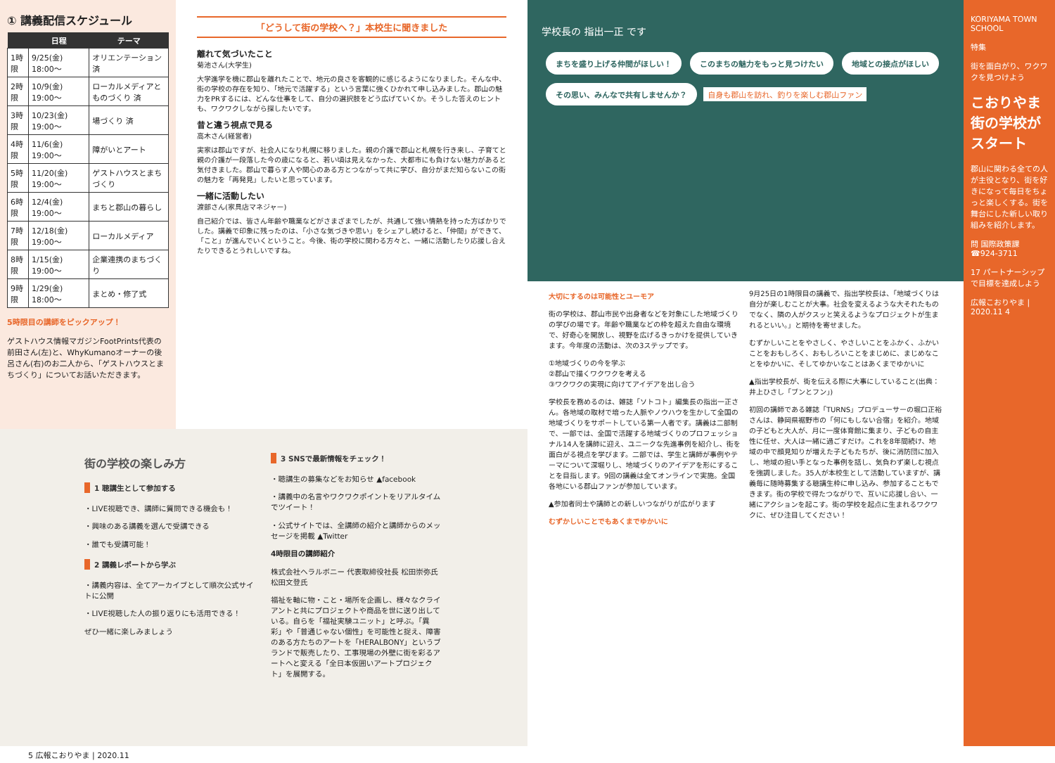① 講義配信スケジュール
| | 日程 | テーマ |
| --- | --- | --- |
| 1時限 | 9/25(金) 18:00～ | オリエンテーション 済 |
| 2時限 | 10/9(金) 19:00～ | ローカルメディアとものづくり 済 |
| 3時限 | 10/23(金) 19:00～ | 場づくり 済 |
| 4時限 | 11/6(金) 19:00～ | 障がいとアート |
| 5時限 | 11/20(金) 19:00～ | ゲストハウスとまちづくり |
| 6時限 | 12/4(金) 19:00～ | まちと郡山の暮らし |
| 7時限 | 12/18(金) 19:00～ | ローカルメディア |
| 8時限 | 1/15(金) 19:00～ | 企業連携のまちづくり |
| 9時限 | 1/29(金) 18:00～ | まとめ・修了式 |
5時限目の講師をピックアップ！
ゲストハウス情報マガジンFootPrints代表の前田さん(左)と、WhyKumanoオーナーの後呂さん(右)のお二人から、「ゲストハウスとまちづくり」についてお話いただきます。
「どうして街の学校へ？」本校生に聞きました
離れて気づいたこと
菊池さん(大学生)
大学進学を機に郡山を離れたことで、地元の良さを客観的に感じるようになりました。そんな中、街の学校の存在を知り、「地元で活躍する」という言葉に強くひかれて申し込みました。郡山の魅力をPRするには、どんな仕事をして、自分の選択肢をどう広げていくか。そうした答えのヒントも、ワクワクしながら探したいです。
昔と違う視点で見る
高木さん(経営者)
実家は郡山ですが、社会人になり札幌に移りました。親の介護で郡山と札幌を行き来し、子育てと親の介護が一段落した今の歳になると、若い頃は見えなかった、大都市にも負けない魅力があると気付きました。郡山で暮らす人や関心のある方とつながって共に学び、自分がまだ知らないこの街の魅力を「再発見」したいと思っています。
一緒に活動したい
渡部さん(家具店マネジャー)
自己紹介では、皆さん年齢や職業などがさまざまでしたが、共通して強い情熱を持った方ばかりでした。講義で印象に残ったのは、「小さな気づきや思い」をシェアし続けると、「仲間」ができて、「こと」が進んでいくということ。今後、街の学校に関わる方々と、一緒に活動したり応援し合えたりできるとうれしいですね。
街の学校の楽しみ方
1 聴講生として参加する
・LIVE視聴でき、講師に質問できる機会も！
・興味のある講義を選んで受講できる
・誰でも受講可能！
2 講義レポートから学ぶ
・講義内容は、全てアーカイブとして順次公式サイトに公開
・LIVE視聴した人の振り返りにも活用できる！
ぜひ一緒に楽しみましょう
3 SNSで最新情報をチェック！
・聴講生の募集などをお知らせ ▲facebook
・講義中の名言やワクワクポイントをリアルタイムでツイート！
・公式サイトでは、全講師の紹介と講師からのメッセージを掲載 ▲Twitter
4時限目の講師紹介
株式会社ヘラルボニー 代表取締役社長 松田崇弥氏 松田文登氏
福祉を軸に物・こと・場所を企画し、様々なクライアントと共にプロジェクトや商品を世に送り出している。自らを「福祉実験ユニット」と呼ぶ。「異彩」や「普通じゃない個性」を可能性と捉え、障害のある方たちのアートを「HERALBONY」というブランドで販売したり、工事現場の外壁に街を彩るアートへと変える「全日本仮囲いアートプロジェクト」を展開する。
5 広報こおりやま | 2020.11
学校長の 指出一正 です
まちを盛り上げる仲間がほしい！ このまちの魅力をもっと見つけたい 地域との接点がほしい その思い、みんなで共有しませんか？
自身も郡山を訪れ、釣りを楽しむ郡山ファン
大切にするのは可能性とユーモア
街の学校は、郡山市民や出身者などを対象にした地域づくりの学びの場です。年齢や職業などの枠を超えた自由な環境で、好奇心を開放し、視野を広げるきっかけを提供していきます。今年度の活動は、次の3ステップです。
①地域づくりの今を学ぶ
②郡山で描くワクワクを考える
③ワクワクの実現に向けてアイデアを出し合う
学校長を務めるのは、雑誌「ソトコト」編集長の指出一正さん。各地域の取材で培った人脈やノウハウを生かして全国の地域づくりをサポートしている第一人者です。講義は二部制で、一部では、全国で活躍する地域づくりのプロフェッショナル14人を講師に迎え、ユニークな先進事例を紹介し、街を面白がる視点を学びます。二部では、学生と講師が事例やテーマについて深堀りし、地域づくりのアイデアを形にすることを目指します。9回の講義は全てオンラインで実施。全国各地にいる郡山ファンが参加しています。
▲参加者同士や講師との新しいつながりが広がります
むずかしいことでもあくまでゆかいに
9月25日の1時限目の講義で、指出学校長は、「地域づくりは自分が楽しむことが大事。社会を変えるような大それたものでなく、隣の人がクスッと笑えるようなプロジェクトが生まれるといい。」と期待を寄せました。
むずかしいことをやさしく、やさしいことをふかく、ふかいことをおもしろく、おもしろいことをまじめに、まじめなことをゆかいに、そしてゆかいなことはあくまでゆかいに
▲指出学校長が、街を伝える際に大事にしていること(出典：井上ひさし「ブンとフン」)
初回の講師である雑誌「TURNS」プロデューサーの堀口正裕さんは、静岡県裾野市の「何にもしない合宿」を紹介。地域の子どもと大人が、月に一度体育館に集まり、子どもの自主性に任せ、大人は一緒に過ごすだけ。これを8年間続け、地域の中で顔見知りが増えた子どもたちが、後に消防団に加入し、地域の担い手となった事例を話し、気負わず楽しむ視点を強調しました。35人が本校生として活動していますが、講義毎に随時募集する聴講生枠に申し込み、参加することもできます。街の学校で得たつながりで、互いに応援し合い、一緒にアクションを起こす。街の学校を起点に生まれるワクワクに、ぜひ注目してください！
KORIYAMA TOWN SCHOOL
特集
街を面白がり、ワクワクを見つけよう
こおりやま街の学校がスタート
郡山に関わる全ての人が主役となり、街を好きになって毎日をちょっと楽しくする。街を舞台にした新しい取り組みを紹介します。
問 国際政策課 ☎924-3711
17 パートナーシップで目標を達成しよう
広報こおりやま | 2020.11 4